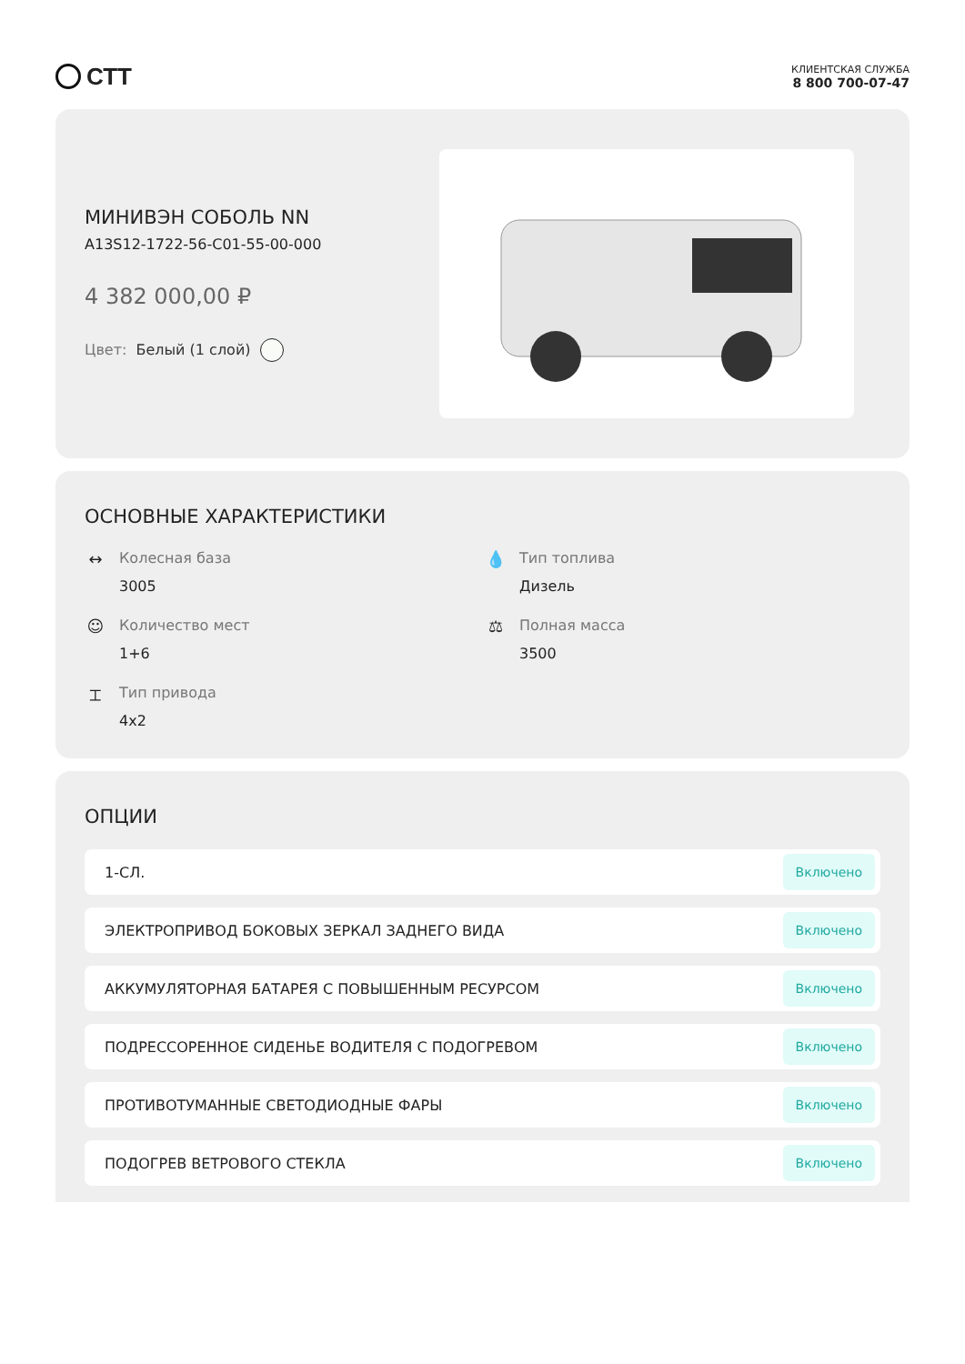СТТ
КЛИЕНТСКАЯ СЛУЖБА
8 800 700-07-47
МИНИВЭН СОБОЛЬ NN
A13S12-1722-56-C01-55-00-000
4 382 000,00 ₽
Цвет: Белый (1 слой)
ОСНОВНЫЕ ХАРАКТЕРИСТИКИ
↔ Колесная база
3005
💧 Тип топлива
Дизель
☺ Количество мест
1+6
⚖ Полная масса
3500
⌶ Тип привода
4x2
ОПЦИИ
1-СЛ. Включено
ЭЛЕКТРОПРИВОД БОКОВЫХ ЗЕРКАЛ ЗАДНЕГО ВИДА Включено
АККУМУЛЯТОРНАЯ БАТАРЕЯ С ПОВЫШЕННЫМ РЕСУРСОМ Включено
ПОДРЕССОРЕННОЕ СИДЕНЬЕ ВОДИТЕЛЯ С ПОДОГРЕВОМ Включено
ПРОТИВОТУМАННЫЕ СВЕТОДИОДНЫЕ ФАРЫ Включено
ПОДОГРЕВ ВЕТРОВОГО СТЕКЛА Включено